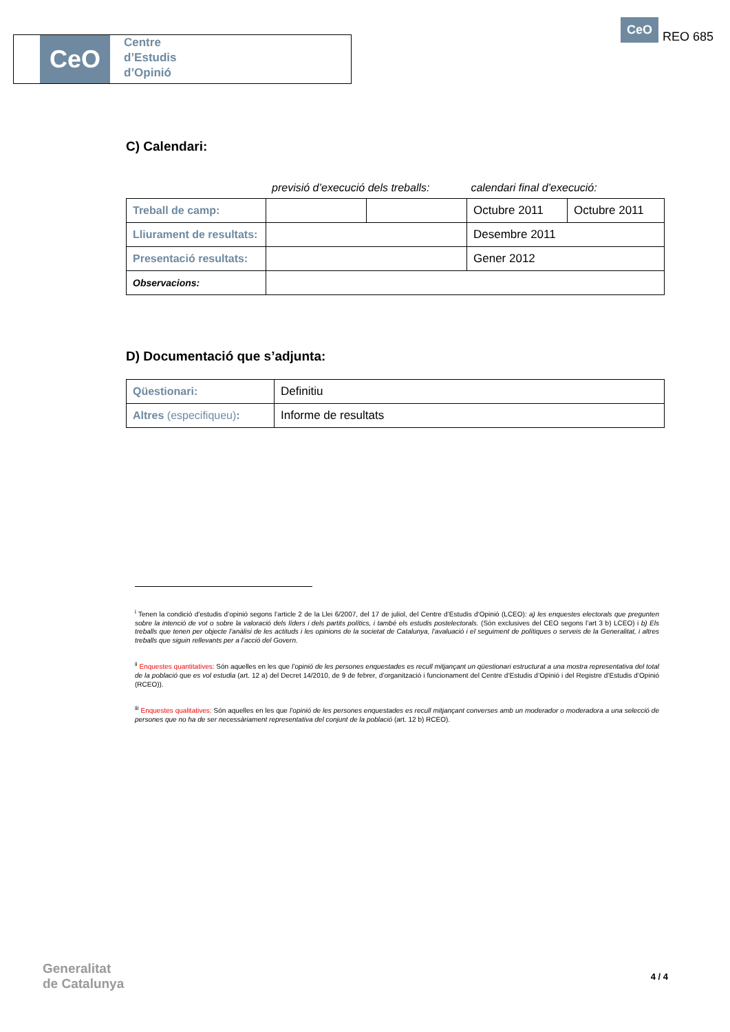CeO
Centre
d’Estudis
d’Opinió
CeO
REO 685
C) Calendari:
previsió d’execució dels treballs: calendari final d’execució:
| Treball de camp: | | | Octubre 2011 | Octubre 2011 |
| Lliurament de resultats: | | | Desembre 2011 | |
| Presentació resultats: | | | Gener 2012 | |
| Observacions: | | | | |
D) Documentació que s’adjunta:
| Qüestionari: | Definitiu |
| Altres (especifiqueu) : | Informe de resultats |
<sup>i</sup> Tenen la condició d’estudis d’opinió segons l’article 2 de la Llei 6/2007, del 17 de juliol, del Centre d’Estudis d’Opinió (LCEO): a) les enquestes electorals que pregunten sobre la intenció de vot o sobre la valoració dels líders i dels partits polítics, i també els estudis postelectorals. (Són exclusives del CEO segons l’art 3 b) LCEO) i b) Els treballs que tenen per objecte l’anàlisi de les actituds i les opinions de la societat de Catalunya, l’avaluació i el seguiment de polítiques o serveis de la Generalitat, i altres treballs que siguin rellevants per a l’acció del Govern.
<sup>ii</sup> Enquestes quantitatives: Són aquelles en les que l’opinió de les persones enquestades es recull mitjançant un qüestionari estructurat a una mostra representativa del total de la població que es vol estudia (art. 12 a) del Decret 14/2010, de 9 de febrer, d’organització i funcionament del Centre d’Estudis d’Opinió i del Registre d’Estudis d’Opinió (RCEO)).
<sup>iii</sup> Enquestes qualitatives: Són aquelles en les que l’opinió de les persones enquestades es recull mitjançant converses amb un moderador o moderadora a una selecció de persones que no ha de ser necessàriament representativa del conjunt de la població (art. 12 b) RCEO).
Generalitat
de Catalunya
4 / 4